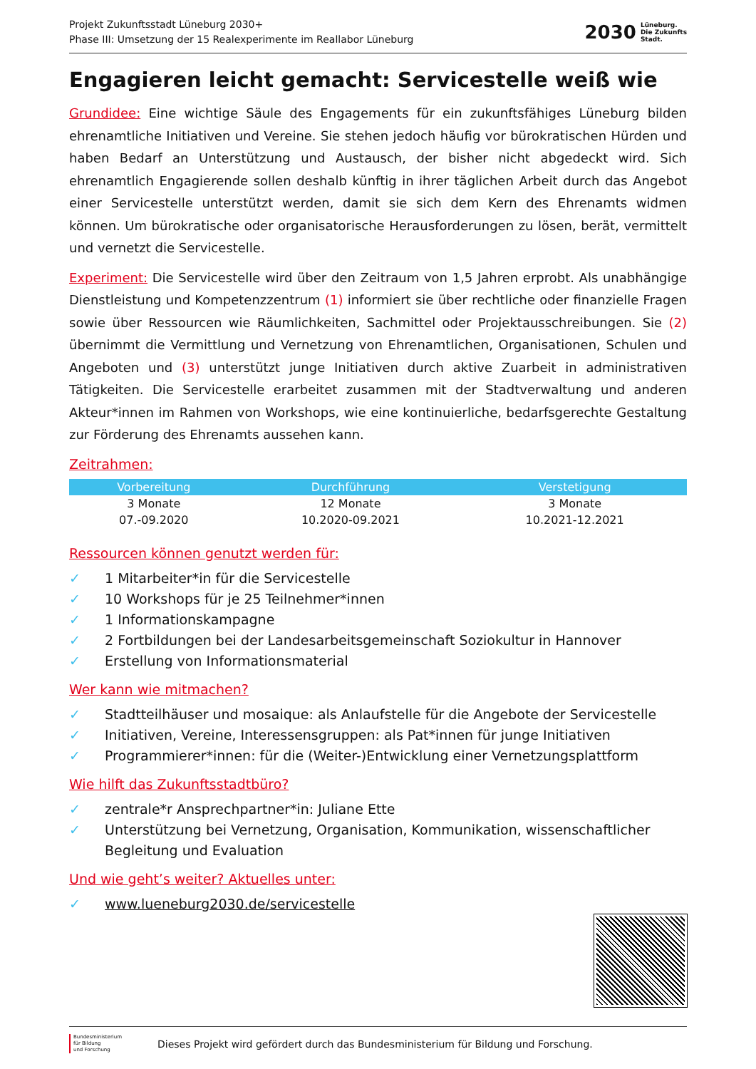Projekt Zukunftsstadt Lüneburg 2030+
Phase III: Umsetzung der 15 Realexperimente im Reallabor Lüneburg
2030
Lüneburg.
Die Zukunfts
Stadt.
Engagieren leicht gemacht: Servicestelle weiß wie
Grundidee: Eine wichtige Säule des Engagements für ein zukunftsfähiges Lüneburg bilden ehrenamtliche Initiativen und Vereine. Sie stehen jedoch häufig vor bürokratischen Hürden und haben Bedarf an Unterstützung und Austausch, der bisher nicht abgedeckt wird. Sich ehrenamtlich Engagierende sollen deshalb künftig in ihrer täglichen Arbeit durch das Angebot einer Servicestelle unterstützt werden, damit sie sich dem Kern des Ehrenamts widmen können. Um bürokratische oder organisatorische Herausforderungen zu lösen, berät, vermittelt und vernetzt die Servicestelle.
Experiment: Die Servicestelle wird über den Zeitraum von 1,5 Jahren erprobt. Als unabhängige Dienstleistung und Kompetenzzentrum (1) informiert sie über rechtliche oder finanzielle Fragen sowie über Ressourcen wie Räumlichkeiten, Sachmittel oder Projektausschreibungen. Sie (2) übernimmt die Vermittlung und Vernetzung von Ehrenamtlichen, Organisationen, Schulen und Angeboten und (3) unterstützt junge Initiativen durch aktive Zuarbeit in administrativen Tätigkeiten. Die Servicestelle erarbeitet zusammen mit der Stadtverwaltung und anderen Akteur*innen im Rahmen von Workshops, wie eine kontinuierliche, bedarfsgerechte Gestaltung zur Förderung des Ehrenamts aussehen kann.
Zeitrahmen:
| Vorbereitung | Durchführung | Verstetigung |
| --- | --- | --- |
| 3 Monate | 12 Monate | 3 Monate |
| 07.-09.2020 | 10.2020-09.2021 | 10.2021-12.2021 |
Ressourcen können genutzt werden für:
✓ 1 Mitarbeiter*in für die Servicestelle
✓ 10 Workshops für je 25 Teilnehmer*innen
✓ 1 Informationskampagne
✓ 2 Fortbildungen bei der Landesarbeitsgemeinschaft Soziokultur in Hannover
✓ Erstellung von Informationsmaterial
Wer kann wie mitmachen?
✓ Stadtteilhäuser und mosaique: als Anlaufstelle für die Angebote der Servicestelle
✓ Initiativen, Vereine, Interessensgruppen: als Pat*innen für junge Initiativen
✓ Programmierer*innen: für die (Weiter-)Entwicklung einer Vernetzungsplattform
Wie hilft das Zukunftsstadtbüro?
✓ zentrale*r Ansprechpartner*in: Juliane Ette
✓ Unterstützung bei Vernetzung, Organisation, Kommunikation, wissenschaftlicher Begleitung und Evaluation
Und wie geht’s weiter? Aktuelles unter:
✓ www.lueneburg2030.de/servicestelle
Bundesministerium
für Bildung
und Forschung Dieses Projekt wird gefördert durch das Bundesministerium für Bildung und Forschung.